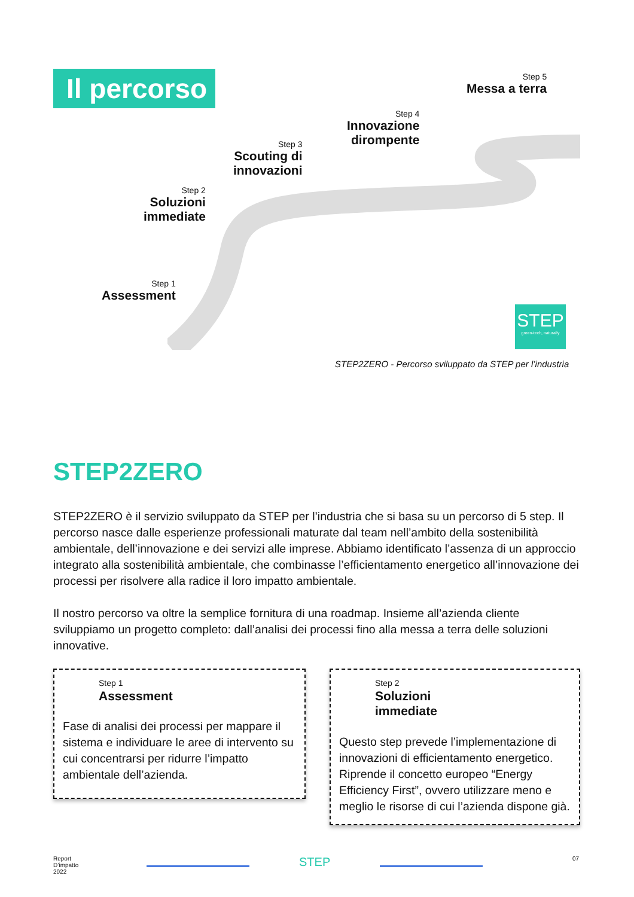Il percorso Step 5
Messa a terra
Step 4
Innovazione
dirompente
Step 3
Scouting di
innovazioni
Step 2
Soluzioni
immediate
Step 1
Assessment
STEP
green-tech, naturally
STEP2ZERO - Percorso sviluppato da STEP per l’industria
STEP2ZERO
STEP2ZERO è il servizio sviluppato da STEP per l’industria che si basa su un percorso di 5 step. Il percorso nasce dalle esperienze professionali maturate dal team nell’ambito della sostenibilità ambientale, dell’innovazione e dei servizi alle imprese. Abbiamo identificato l’assenza di un approccio integrato alla sostenibilità ambientale, che combinasse l’efficientamento energetico all’innovazione dei processi per risolvere alla radice il loro impatto ambientale.
Il nostro percorso va oltre la semplice fornitura di una roadmap. Insieme all’azienda cliente sviluppiamo un progetto completo: dall’analisi dei processi fino alla messa a terra delle soluzioni innovative.
Step 1
Assessment
Fase di analisi dei processi per mappare il sistema e individuare le aree di intervento su cui concentrarsi per ridurre l’impatto ambientale dell’azienda.
Step 2
Soluzioni
immediate
Questo step prevede l’implementazione di innovazioni di efficientamento energetico. Riprende il concetto europeo “Energy Efficiency First”, ovvero utilizzare meno e meglio le risorse di cui l’azienda dispone già.
Report
D’impatto
2022
STEP 07